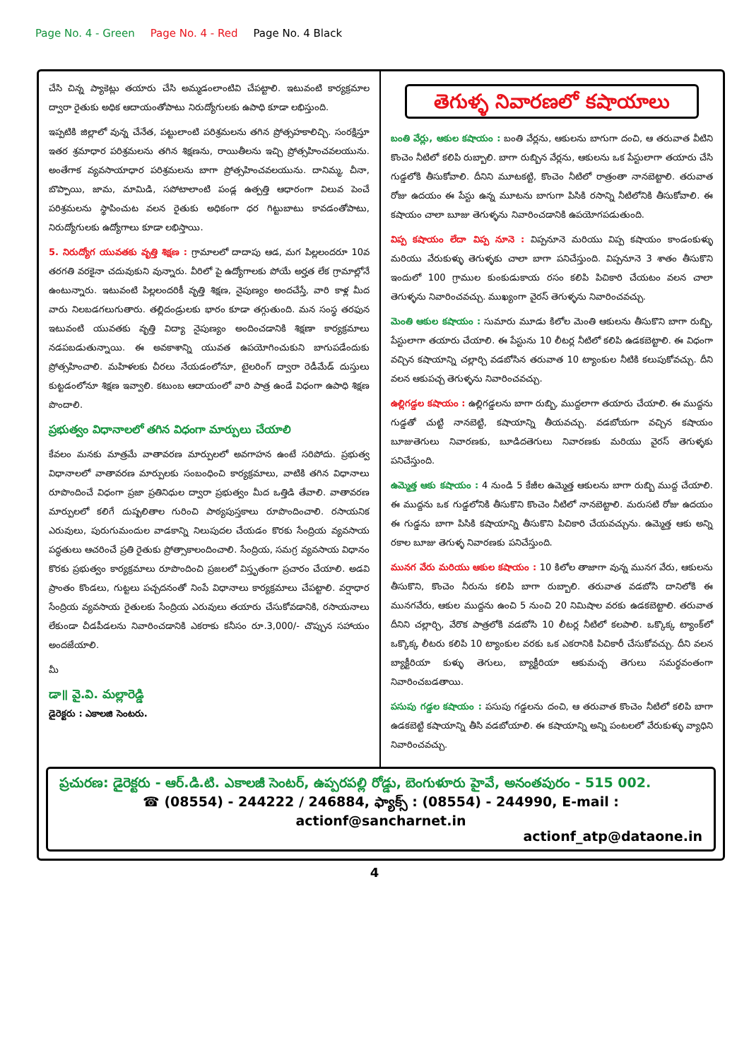Page No. 4 - Green Page No. 4 - Red Page No. 4 Black
చేసి చిన్న ప్యాకెట్లు తయారు చేసి అమ్మడంలాంటివి చేపట్టాలి. ఇటువంటి కార్యక్రమాల ద్వారా రైతుకు అధిక ఆదాయంతోపాటు నిరుద్యోగులకు ఉపాధి కూడా లభిస్తుంది.
ఇప్పటికి జిల్లాలో వున్న చేనేత, పట్టులాంటి పరిశ్రమలను తగిన ప్రోత్సహకాలిచ్చి. సంరక్షిస్తూ ఇతర శ్రమాధార పరిశ్రమలను తగిన శిక్షణను, రాయితీలను ఇచ్చి ప్రోత్సహించవలయును. అంతేగాక వ్యవసాయాధార పరిశ్రమలను బాగా ప్రోత్సహించవలయును. దానిమ్మ, చీనా, బొప్పాయి, జామ, మామిడి, సపోటాలాంటి పండ్ల ఉత్పత్తి ఆధారంగా విలువ పెంచే పరిశ్రమలను స్థాపించుట వలన రైతుకు అధికంగా ధర గిట్టుబాటు కావడంతోపాటు, నిరుద్యోగులకు ఉద్యోగాలు కూడా లభిస్తాయి.
5. నిరుద్యోగ యువతకు వృత్తి శిక్షణ : గ్రామాలలో దాదాపు ఆడ, మగ పిల్లలందరూ 10వ తరగతి వరకైనా చదువుకుని వున్నారు. వీరిలో పై ఉద్యోగాలకు పోయే అర్హత లేక గ్రామాల్లోనే ఉంటున్నారు. ఇటువంటి పిల్లలందరికీ వృత్తి శిక్షణ, నైపుణ్యం అందచేస్తే, వారి కాళ్ల మీద వారు నిలబడగలుగుతారు. తల్లిదండ్రులకు భారం కూడా తగ్గుతుంది. మన సంస్థ తరఫున ఇటువంటి యువతకు వృత్తి విద్యా నైపుణ్యం అందించడానికి శిక్షణా కార్యక్రమాలు నడపబడుతున్నాయి. ఈ అవకాశాన్ని యువత ఉపయోగించుకుని బాగుపడేందుకు ప్రోత్సహించాలి. మహిళలకు చీరలు నేయడంలోనూ, టైలరింగ్ ద్వారా రెడీమేడ్ దుస్తులు కుట్టడంలోనూ శిక్షణ ఇవ్వాలి. కటుంబ ఆదాయంలో వారి పాత్ర ఉండే విధంగా ఉపాధి శిక్షణ పొందాలి.
ప్రభుత్వం విధానాలలో తగిన విధంగా మార్పులు చేయాలి
కేవలం మనకు మాత్రమే వాతావరణ మార్పులలో అవగాహన ఉంటే సరిపోదు. ప్రభుత్వ విధానాలలో వాతావరణ మార్పులకు సంబంధించి కార్యక్రమాలు, వాటికి తగిన విధానాలు రూపొందించే విధంగా ప్రజా ప్రతినిధుల ద్వారా ప్రభుత్వం మీద ఒత్తిడి తేవాలి. వాతావరణ మార్పులలో కలిగే దుష్పలితాల గురించి పాఠ్యపుస్తకాలు రూపొందించాలి. రసాయనిక ఎరువులు, పురుగుమందుల వాడకాన్ని నిలుపుదల చేయడం కొరకు సేంద్రియ వ్యవసాయ పద్ధతులు ఆచరించే ప్రతి రైతుకు ప్రోత్సాకాలందించాలి. సేంద్రియ, సమగ్ర వ్యవసాయ విధానం కొరకు ప్రభుత్వం కార్యక్రమాలు రూపొందించి ప్రజలలో విస్తృతంగా ప్రచారం చేయాలి. అడవి ప్రాంతం కొండలు, గుట్టలు పచ్చదనంతో నింపే విధానాలు కార్యక్రమాలు చేపట్టాలి. వర్షాధార సేంద్రియ వ్యవసాయ రైతులకు సేంద్రియ ఎరువులు తయారు చేసుకోవడానికి, రసాయనాలు లేకుండా చీడపీడలను నివారించడానికి ఎకరాకు కనీసం రూ.3,000/- చొప్పున సహాయం అందజేయాలి.
మీ
డా॥ వై.వి. మల్లారెడ్డి
డైరెక్టరు : ఎకాలజి సెంటరు.
తెగుళ్ళ నివారణలో కషాయాలు
బంతి వేర్లు, ఆకుల కషాయం : బంతి వేర్లను, ఆకులను బాగుగా దంచి, ఆ తరువాత వీటిని కొంచెం నీటిలో కలిపి రుబ్బాలి. బాగా రుబ్బిన వేర్లను, ఆకులను ఒక పేస్టులాగా తయారు చేసి గుడ్డలోకి తీసుకోవాలి. దీనిని మూటకట్టి, కొంచెం నీటిలో రాత్రంతా నానబెట్టాలి. తరువాత రోజు ఉదయం ఈ పేస్టు ఉన్న మూటను బాగుగా పిసికి రసాన్ని నీటిలోనికి తీసుకోవాలి. ఈ కషాయం చాలా బూజు తెగుళ్ళను నివారించడానికి ఉపయోగపడుతుంది.
విప్ప కషాయం లేదా విప్ప నూనె : విప్పనూనె మరియు విప్ప కషాయం కాండంకుళ్ళు మరియు వేరుకుళ్ళు తెగుళ్ళకు చాలా బాగా పనిచేస్తుంది. విప్పనూనె 3 శాతం తీసుకొని ఇందులో 100 గ్రాముల కుంకుడుకాయ రసం కలిపి పిచికారి చేయటం వలన చాలా తెగుళ్ళను నివారించవచ్చు. ముఖ్యంగా వైరస్ తెగుళ్ళను నివారించవచ్చు.
మెంతి ఆకుల కషాయం : సుమారు మూడు కిలోల మెంతి ఆకులను తీసుకొని బాగా రుబ్బి, పేస్టులాగా తయారు చేయాలి. ఈ పేస్టును 10 లీటర్ల నీటిలో కలిపి ఉడకబెట్టాలి. ఈ విధంగా వచ్చిన కషాయాన్ని చల్లార్చి వడబోసిన తరువాత 10 ట్యాంకుల నీటికి కలుపుకోవచ్చు. దీని వలన ఆకుపచ్చ తెగుళ్ళను నివారించవచ్చు.
ఉల్లిగడ్డల కషాయం : ఉల్లిగడ్డలను బాగా రుబ్బి, ముద్దలాగా తయారు చేయాలి. ఈ ముద్దను గుడ్డతో చుట్టి నానబెట్టి, కషాయాన్ని తీయవచ్చు. వడబోయగా వచ్చిన కషాయం బూజుతెగులు నివారణకు, బూడిదతెగులు నివారణకు మరియు వైరస్ తెగుళ్ళకు పనిచేస్తుంది.
ఉమ్మెత్త ఆకు కషాయం : 4 నుండి 5 కేజీల ఉమ్మెత్త ఆకులను బాగా రుబ్బి ముద్ద చేయాలి. ఈ ముద్దను ఒక గుడ్డలోనికి తీసుకొని కొంచెం నీటిలో నానబెట్టాలి. మరుసటి రోజు ఉదయం ఈ గుడ్డను బాగా పిసికి కషాయాన్ని తీసుకొని పిచికారి చేయవచ్చును. ఉమ్మెత్త ఆకు అన్ని రకాల బూజు తెగుళ్ళ నివారణకు పనిచేస్తుంది.
మునగ వేరు మరియు ఆకుల కషాయం : 10 కిలోల తాజాగా వున్న మునగ వేరు, ఆకులను తీసుకొని, కొంచెం నీరును కలిపి బాగా రుబ్బాలి. తరువాత వడబోసి దానిలోకి ఈ మునగవేరు, ఆకుల ముద్దను ఉంచి 5 నుంచి 20 నిమిషాల వరకు ఉడకబెట్టాలి. తరువాత దీనిని చల్లార్చి, వేరొక పాత్రలోకి వడబోసి 10 లీటర్ల నీటిలో కలపాలి. ఒక్కొక్క ట్యాంక్‌లో ఒక్కొక్క లీటరు కలిపి 10 ట్యాంకుల వరకు ఒక ఎకరానికి పిచికారీ చేసుకోవచ్చు. దీని వలన బ్యాక్టీరియా కుళ్ళు తెగులు, బ్యాక్టీరియా ఆకుమచ్చ తెగులు సమర్థవంతంగా నివారించబడతాయి.
పసుపు గడ్డల కషాయం : పసుపు గడ్డలను దంచి, ఆ తరువాత కొంచెం నీటిలో కలిపి బాగా ఉడకబెట్టి కషాయాన్ని తీసి వడబోయాలి. ఈ కషాయాన్ని అన్ని పంటలలో వేరుకుళ్ళు వ్యాధిని నివారించవచ్చు.
ప్రచురణ: డైరెక్టరు - ఆర్.డి.టి. ఎకాలజీ సెంటర్, ఉప్పరపల్లి రోడ్డు, బెంగుళూరు హైవే, అనంతపురం - 515 002.
☎ (08554) - 244222 / 246884, ఫ్యాక్స్ : (08554) - 244990, E-mail : actionf@sancharnet.in
actionf_atp@dataone.in
4